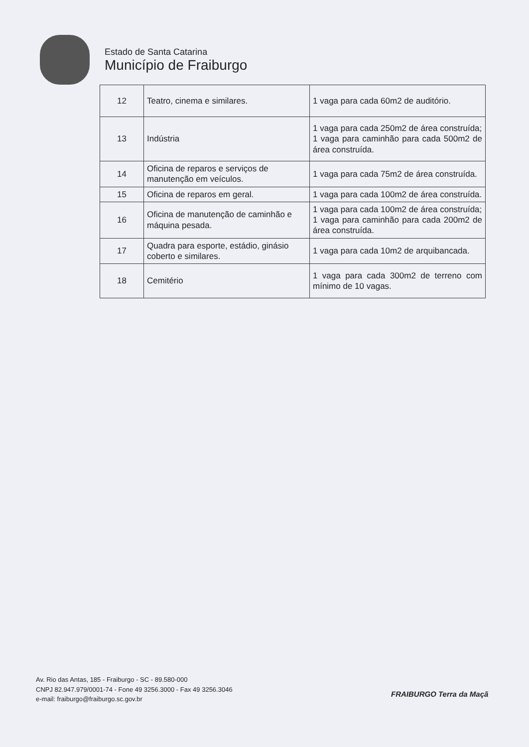Estado de Santa Catarina
Município de Fraiburgo
| 12 | Teatro, cinema e similares. | 1 vaga para cada 60m2 de auditório. |
| 13 | Indústria | 1 vaga para cada 250m2 de área construída; 1 vaga para caminhão para cada 500m2 de área construída. |
| 14 | Oficina de reparos e serviços de manutenção em veículos. | 1 vaga para cada 75m2 de área construída. |
| 15 | Oficina de reparos em geral. | 1 vaga para cada 100m2 de área construída. |
| 16 | Oficina de manutenção de caminhão e máquina pesada. | 1 vaga para cada 100m2 de área construída; 1 vaga para caminhão para cada 200m2 de área construída. |
| 17 | Quadra para esporte, estádio, ginásio coberto e similares. | 1 vaga para cada 10m2 de arquibancada. |
| 18 | Cemitério | 1 vaga para cada 300m2 de terreno com mínimo de 10 vagas. |
Av. Rio das Antas, 185 - Fraiburgo - SC - 89.580-000
CNPJ 82.947.979/0001-74 - Fone 49 3256.3000 - Fax 49 3256.3046
e-mail: fraiburgo@fraiburgo.sc.gov.br
FRAIBURGO Terra da Maçã